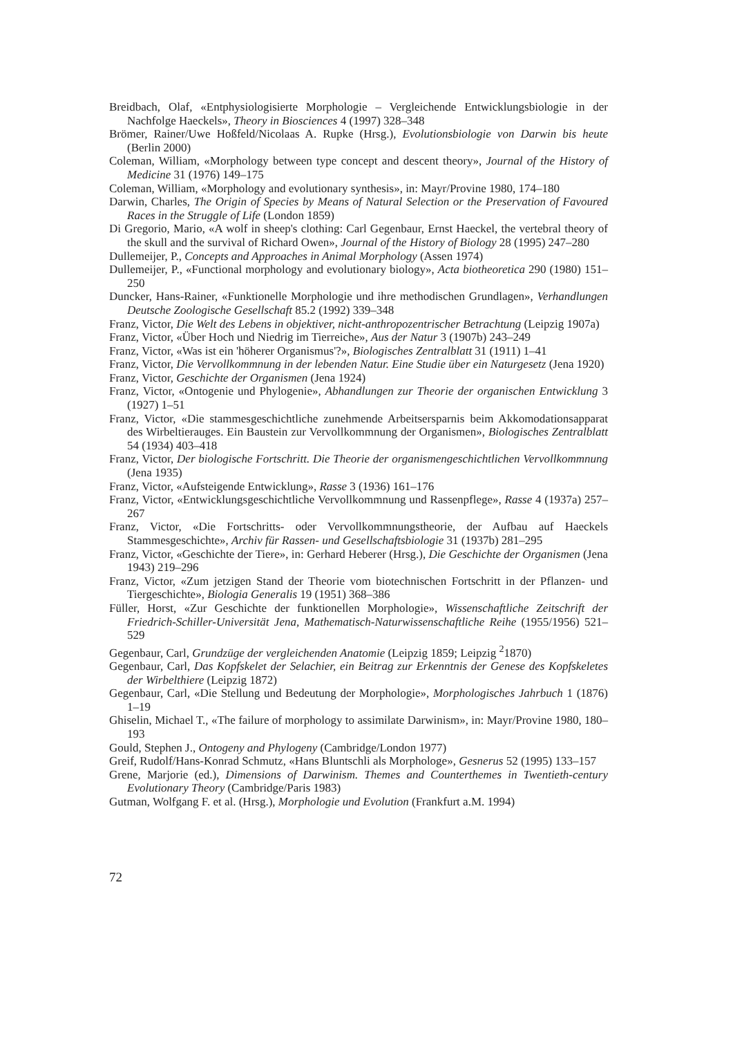Breidbach, Olaf, «Entphysiologisierte Morphologie – Vergleichende Entwicklungsbiologie in der Nachfolge Haeckels», Theory in Biosciences 4 (1997) 328–348
Brömer, Rainer/Uwe Hoßfeld/Nicolaas A. Rupke (Hrsg.), Evolutionsbiologie von Darwin bis heute (Berlin 2000)
Coleman, William, «Morphology between type concept and descent theory», Journal of the History of Medicine 31 (1976) 149–175
Coleman, William, «Morphology and evolutionary synthesis», in: Mayr/Provine 1980, 174–180
Darwin, Charles, The Origin of Species by Means of Natural Selection or the Preservation of Favoured Races in the Struggle of Life (London 1859)
Di Gregorio, Mario, «A wolf in sheep's clothing: Carl Gegenbaur, Ernst Haeckel, the vertebral theory of the skull and the survival of Richard Owen», Journal of the History of Biology 28 (1995) 247–280
Dullemeijer, P., Concepts and Approaches in Animal Morphology (Assen 1974)
Dullemeijer, P., «Functional morphology and evolutionary biology», Acta biotheoretica 290 (1980) 151–250
Duncker, Hans-Rainer, «Funktionelle Morphologie und ihre methodischen Grundlagen», Verhandlungen Deutsche Zoologische Gesellschaft 85.2 (1992) 339–348
Franz, Victor, Die Welt des Lebens in objektiver, nicht-anthropozentrischer Betrachtung (Leipzig 1907a)
Franz, Victor, «Über Hoch und Niedrig im Tierreiche», Aus der Natur 3 (1907b) 243–249
Franz, Victor, «Was ist ein 'höherer Organismus'?», Biologisches Zentralblatt 31 (1911) 1–41
Franz, Victor, Die Vervollkommnung in der lebenden Natur. Eine Studie über ein Naturgesetz (Jena 1920)
Franz, Victor, Geschichte der Organismen (Jena 1924)
Franz, Victor, «Ontogenie und Phylogenie», Abhandlungen zur Theorie der organischen Entwicklung 3 (1927) 1–51
Franz, Victor, «Die stammesgeschichtliche zunehmende Arbeitsersparnis beim Akkomodationsapparat des Wirbeltierauges. Ein Baustein zur Vervollkommnung der Organismen», Biologisches Zentralblatt 54 (1934) 403–418
Franz, Victor, Der biologische Fortschritt. Die Theorie der organismengeschichtlichen Vervollkommnung (Jena 1935)
Franz, Victor, «Aufsteigende Entwicklung», Rasse 3 (1936) 161–176
Franz, Victor, «Entwicklungsgeschichtliche Vervollkommnung und Rassenpflege», Rasse 4 (1937a) 257–267
Franz, Victor, «Die Fortschritts- oder Vervollkommnungstheorie, der Aufbau auf Haeckels Stammesgeschichte», Archiv für Rassen- und Gesellschaftsbiologie 31 (1937b) 281–295
Franz, Victor, «Geschichte der Tiere», in: Gerhard Heberer (Hrsg.), Die Geschichte der Organismen (Jena 1943) 219–296
Franz, Victor, «Zum jetzigen Stand der Theorie vom biotechnischen Fortschritt in der Pflanzen- und Tiergeschichte», Biologia Generalis 19 (1951) 368–386
Füller, Horst, «Zur Geschichte der funktionellen Morphologie», Wissenschaftliche Zeitschrift der Friedrich-Schiller-Universität Jena, Mathematisch-Naturwissenschaftliche Reihe (1955/1956) 521–529
Gegenbaur, Carl, Grundzüge der vergleichenden Anatomie (Leipzig 1859; Leipzig <sup>2</sup>1870)
Gegenbaur, Carl, Das Kopfskelet der Selachier, ein Beitrag zur Erkenntnis der Genese des Kopfskeletes der Wirbelthiere (Leipzig 1872)
Gegenbaur, Carl, «Die Stellung und Bedeutung der Morphologie», Morphologisches Jahrbuch 1 (1876) 1–19
Ghiselin, Michael T., «The failure of morphology to assimilate Darwinism», in: Mayr/Provine 1980, 180–193
Gould, Stephen J., Ontogeny and Phylogeny (Cambridge/London 1977)
Greif, Rudolf/Hans-Konrad Schmutz, «Hans Bluntschli als Morphologe», Gesnerus 52 (1995) 133–157
Grene, Marjorie (ed.), Dimensions of Darwinism. Themes and Counterthemes in Twentieth-century Evolutionary Theory (Cambridge/Paris 1983)
Gutman, Wolfgang F. et al. (Hrsg.), Morphologie und Evolution (Frankfurt a.M. 1994)
72